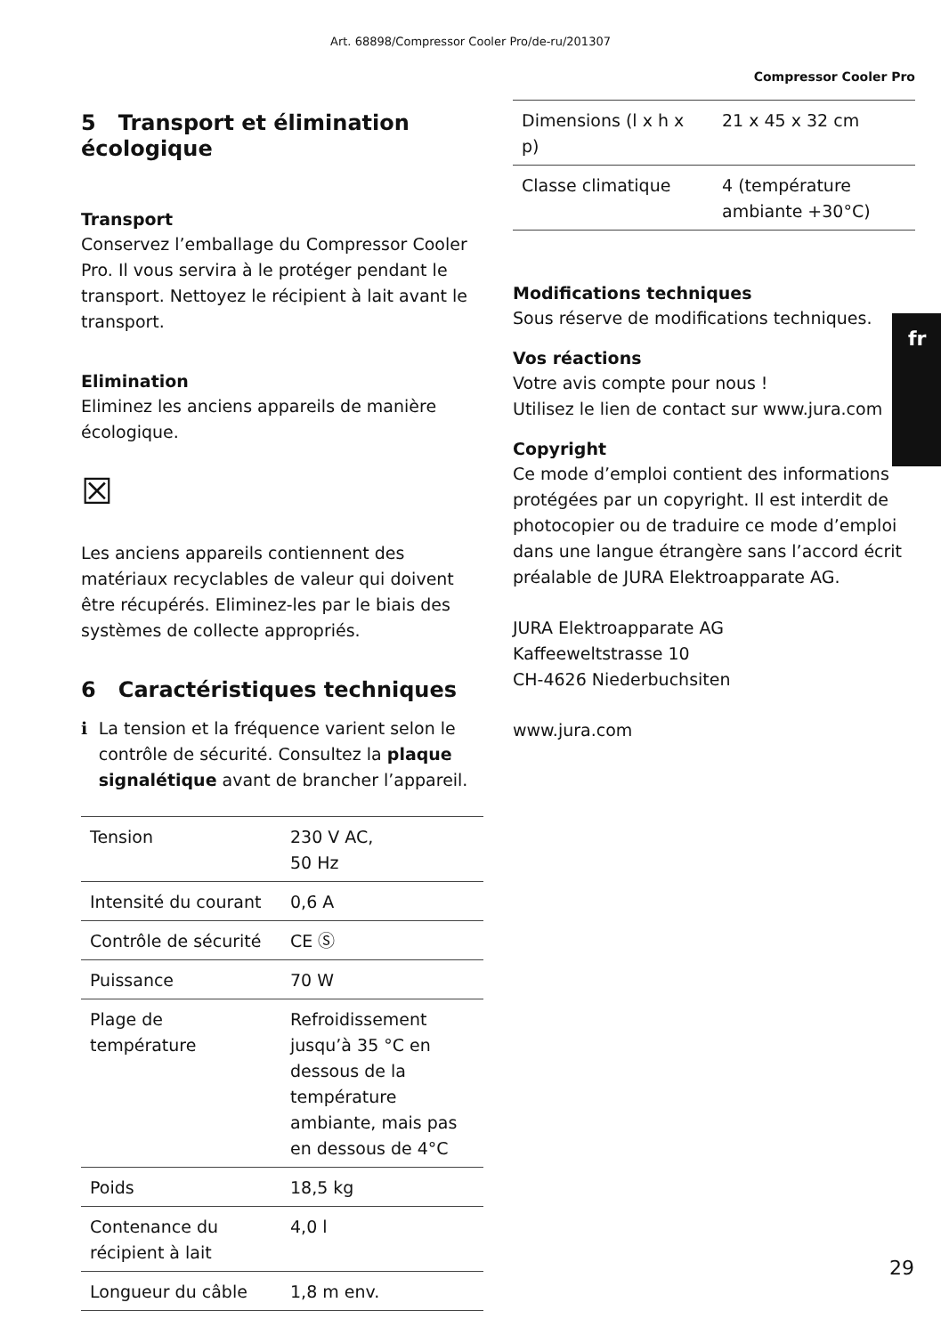Art. 68898/Compressor Cooler Pro/de-ru/201307
Compressor Cooler Pro
5 Transport et élimination écologique
Transport
Conservez l’emballage du Compressor Cooler Pro. Il vous servira à le protéger pendant le transport. Nettoyez le récipient à lait avant le transport.
Elimination
Eliminez les anciens appareils de manière écologique.
☒
Les anciens appareils contiennent des matériaux recyclables de valeur qui doivent être récupérés. Eliminez-les par le biais des systèmes de collecte appropriés.
6 Caractéristiques techniques
i La tension et la fréquence varient selon le contrôle de sécurité. Consultez la plaque signalétique avant de brancher l’appareil.
| Tension | 230 V AC, 50 Hz |
| Intensité du courant | 0,6 A |
| Contrôle de sécurité | CE Ⓢ |
| Puissance | 70 W |
| Plage de température | Refroidissement jusqu’à 35 °C en dessous de la température ambiante, mais pas en dessous de 4°C |
| Poids | 18,5 kg |
| Contenance du récipient à lait | 4,0 l |
| Longueur du câble | 1,8 m env. |
| Dimensions (l x h x p) | 21 x 45 x 32 cm |
| Classe climatique | 4 (température ambiante +30°C) |
Modifications techniques
Sous réserve de modifications techniques.
Vos réactions
Votre avis compte pour nous !
Utilisez le lien de contact sur www.jura.com
Copyright
Ce mode d’emploi contient des informations protégées par un copyright. Il est interdit de photocopier ou de traduire ce mode d’emploi dans une langue étrangère sans l’accord écrit préalable de JURA Elektroapparate AG.
JURA Elektroapparate AG
Kaffeeweltstrasse 10
CH-4626 Niederbuchsiten
www.jura.com
fr
29